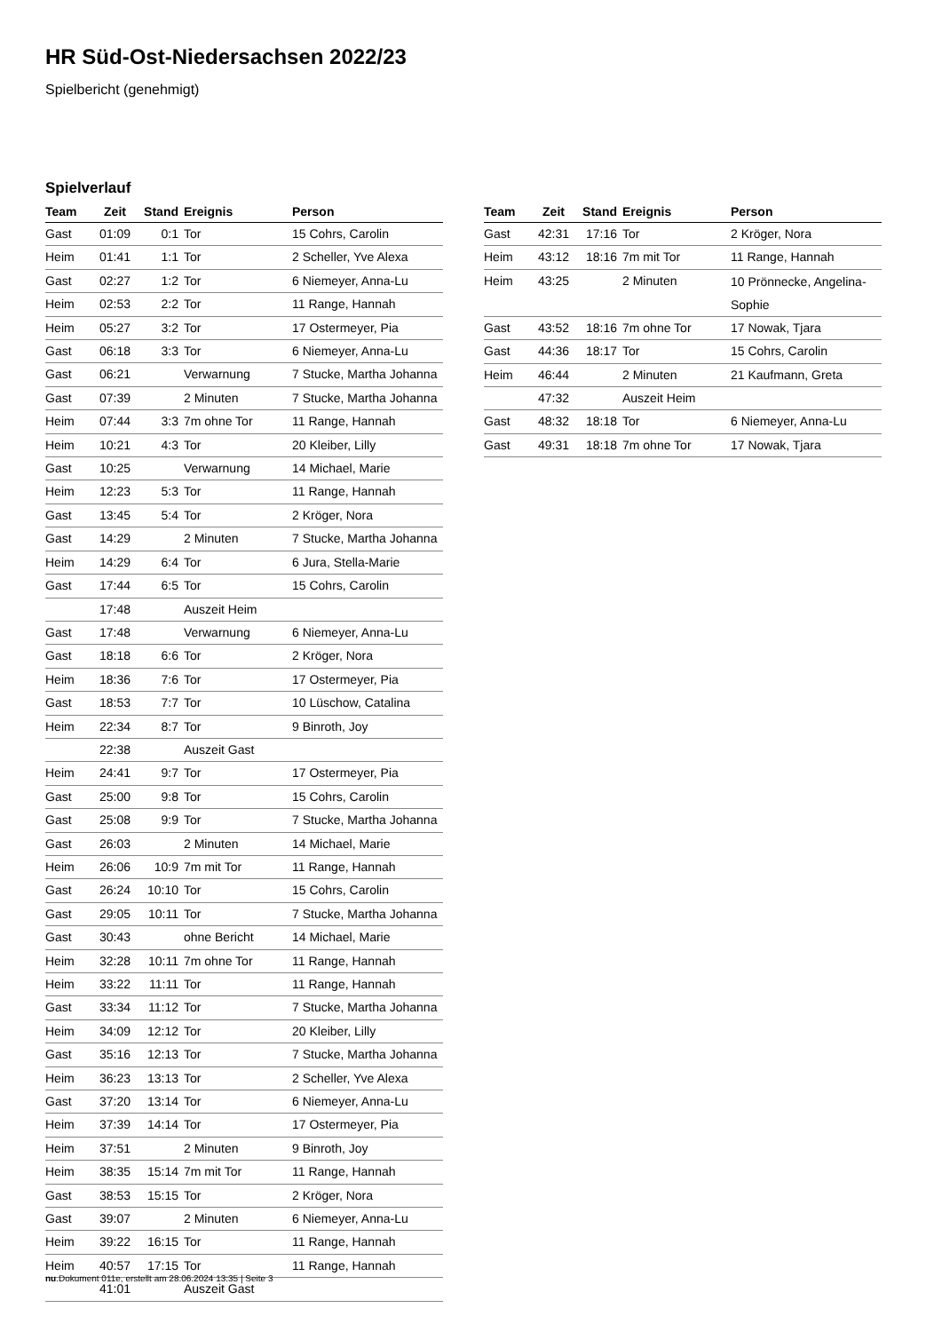HR Süd-Ost-Niedersachsen 2022/23
Spielbericht (genehmigt)
Spielverlauf
| Team | Zeit | Stand | Ereignis | Person |
| --- | --- | --- | --- | --- |
| Gast | 01:09 | 0:1 | Tor | 15 Cohrs, Carolin |
| Heim | 01:41 | 1:1 | Tor | 2 Scheller, Yve Alexa |
| Gast | 02:27 | 1:2 | Tor | 6 Niemeyer, Anna-Lu |
| Heim | 02:53 | 2:2 | Tor | 11 Range, Hannah |
| Heim | 05:27 | 3:2 | Tor | 17 Ostermeyer, Pia |
| Gast | 06:18 | 3:3 | Tor | 6 Niemeyer, Anna-Lu |
| Gast | 06:21 | | Verwarnung | 7 Stucke, Martha Johanna |
| Gast | 07:39 | | 2 Minuten | 7 Stucke, Martha Johanna |
| Heim | 07:44 | 3:3 | 7m ohne Tor | 11 Range, Hannah |
| Heim | 10:21 | 4:3 | Tor | 20 Kleiber, Lilly |
| Gast | 10:25 | | Verwarnung | 14 Michael, Marie |
| Heim | 12:23 | 5:3 | Tor | 11 Range, Hannah |
| Gast | 13:45 | 5:4 | Tor | 2 Kröger, Nora |
| Gast | 14:29 | | 2 Minuten | 7 Stucke, Martha Johanna |
| Heim | 14:29 | 6:4 | Tor | 6 Jura, Stella-Marie |
| Gast | 17:44 | 6:5 | Tor | 15 Cohrs, Carolin |
| | 17:48 | | Auszeit Heim | |
| Gast | 17:48 | | Verwarnung | 6 Niemeyer, Anna-Lu |
| Gast | 18:18 | 6:6 | Tor | 2 Kröger, Nora |
| Heim | 18:36 | 7:6 | Tor | 17 Ostermeyer, Pia |
| Gast | 18:53 | 7:7 | Tor | 10 Lüschow, Catalina |
| Heim | 22:34 | 8:7 | Tor | 9 Binroth, Joy |
| | 22:38 | | Auszeit Gast | |
| Heim | 24:41 | 9:7 | Tor | 17 Ostermeyer, Pia |
| Gast | 25:00 | 9:8 | Tor | 15 Cohrs, Carolin |
| Gast | 25:08 | 9:9 | Tor | 7 Stucke, Martha Johanna |
| Gast | 26:03 | | 2 Minuten | 14 Michael, Marie |
| Heim | 26:06 | 10:9 | 7m mit Tor | 11 Range, Hannah |
| Gast | 26:24 | 10:10 | Tor | 15 Cohrs, Carolin |
| Gast | 29:05 | 10:11 | Tor | 7 Stucke, Martha Johanna |
| Gast | 30:43 | | ohne Bericht | 14 Michael, Marie |
| Heim | 32:28 | 10:11 | 7m ohne Tor | 11 Range, Hannah |
| Heim | 33:22 | 11:11 | Tor | 11 Range, Hannah |
| Gast | 33:34 | 11:12 | Tor | 7 Stucke, Martha Johanna |
| Heim | 34:09 | 12:12 | Tor | 20 Kleiber, Lilly |
| Gast | 35:16 | 12:13 | Tor | 7 Stucke, Martha Johanna |
| Heim | 36:23 | 13:13 | Tor | 2 Scheller, Yve Alexa |
| Gast | 37:20 | 13:14 | Tor | 6 Niemeyer, Anna-Lu |
| Heim | 37:39 | 14:14 | Tor | 17 Ostermeyer, Pia |
| Heim | 37:51 | | 2 Minuten | 9 Binroth, Joy |
| Heim | 38:35 | 15:14 | 7m mit Tor | 11 Range, Hannah |
| Gast | 38:53 | 15:15 | Tor | 2 Kröger, Nora |
| Gast | 39:07 | | 2 Minuten | 6 Niemeyer, Anna-Lu |
| Heim | 39:22 | 16:15 | Tor | 11 Range, Hannah |
| Heim | 40:57 | 17:15 | Tor | 11 Range, Hannah |
| | 41:01 | | Auszeit Gast | |
| Team | Zeit | Stand | Ereignis | Person |
| --- | --- | --- | --- | --- |
| Gast | 42:31 | 17:16 | Tor | 2 Kröger, Nora |
| Heim | 43:12 | 18:16 | 7m mit Tor | 11 Range, Hannah |
| Heim | 43:25 | | 2 Minuten | 10 Prönnecke, Angelina- Sophie |
| Gast | 43:52 | 18:16 | 7m ohne Tor | 17 Nowak, Tjara |
| Gast | 44:36 | 18:17 | Tor | 15 Cohrs, Carolin |
| Heim | 46:44 | | 2 Minuten | 21 Kaufmann, Greta |
| | 47:32 | | Auszeit Heim | |
| Gast | 48:32 | 18:18 | Tor | 6 Niemeyer, Anna-Lu |
| Gast | 49:31 | 18:18 | 7m ohne Tor | 17 Nowak, Tjara |
nu.Dokument 011e, erstellt am 28.06.2024 13:35 | Seite 3